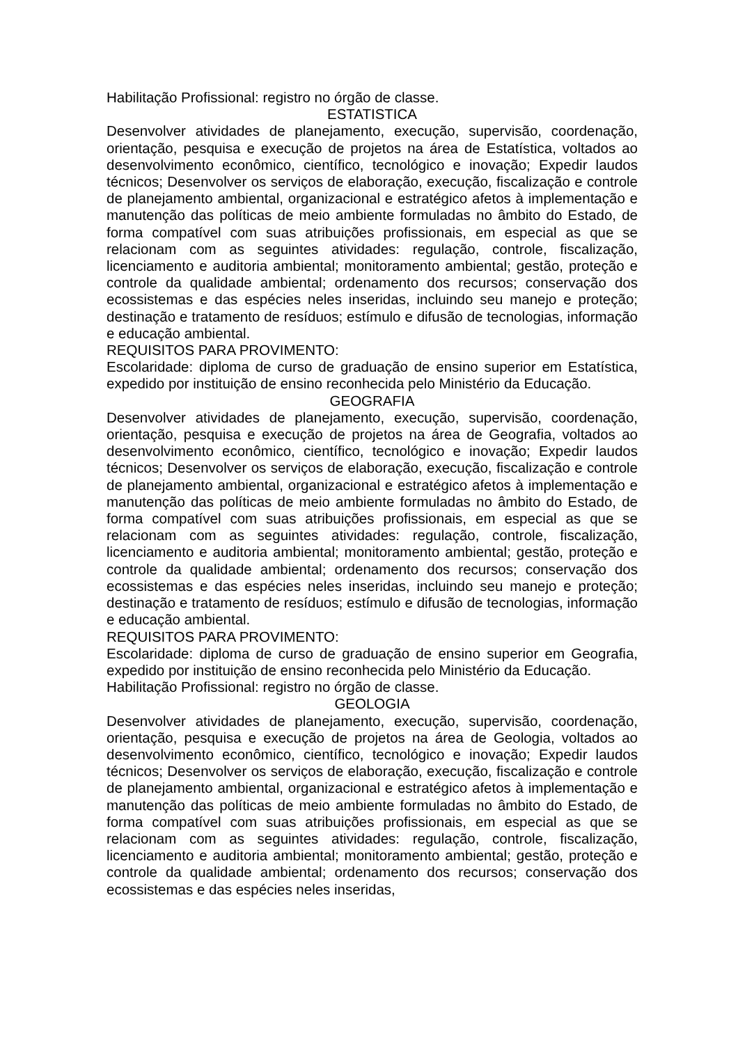Habilitação Profissional: registro no órgão de classe.
ESTATISTICA
Desenvolver atividades de planejamento, execução, supervisão, coordenação, orientação, pesquisa e execução de projetos na área de Estatística, voltados ao desenvolvimento econômico, científico, tecnológico e inovação; Expedir laudos técnicos; Desenvolver os serviços de elaboração, execução, fiscalização e controle de planejamento ambiental, organizacional e estratégico afetos à implementação e manutenção das políticas de meio ambiente formuladas no âmbito do Estado, de forma compatível com suas atribuições profissionais, em especial as que se relacionam com as seguintes atividades: regulação, controle, fiscalização, licenciamento e auditoria ambiental; monitoramento ambiental; gestão, proteção e controle da qualidade ambiental; ordenamento dos recursos; conservação dos ecossistemas e das espécies neles inseridas, incluindo seu manejo e proteção; destinação e tratamento de resíduos; estímulo e difusão de tecnologias, informação e educação ambiental.
REQUISITOS PARA PROVIMENTO:
Escolaridade: diploma de curso de graduação de ensino superior em Estatística, expedido por instituição de ensino reconhecida pelo Ministério da Educação.
GEOGRAFIA
Desenvolver atividades de planejamento, execução, supervisão, coordenação, orientação, pesquisa e execução de projetos na área de Geografia, voltados ao desenvolvimento econômico, científico, tecnológico e inovação; Expedir laudos técnicos; Desenvolver os serviços de elaboração, execução, fiscalização e controle de planejamento ambiental, organizacional e estratégico afetos à implementação e manutenção das políticas de meio ambiente formuladas no âmbito do Estado, de forma compatível com suas atribuições profissionais, em especial as que se relacionam com as seguintes atividades: regulação, controle, fiscalização, licenciamento e auditoria ambiental; monitoramento ambiental; gestão, proteção e controle da qualidade ambiental; ordenamento dos recursos; conservação dos ecossistemas e das espécies neles inseridas, incluindo seu manejo e proteção; destinação e tratamento de resíduos; estímulo e difusão de tecnologias, informação e educação ambiental.
REQUISITOS PARA PROVIMENTO:
Escolaridade: diploma de curso de graduação de ensino superior em Geografia, expedido por instituição de ensino reconhecida pelo Ministério da Educação.
Habilitação Profissional: registro no órgão de classe.
GEOLOGIA
Desenvolver atividades de planejamento, execução, supervisão, coordenação, orientação, pesquisa e execução de projetos na área de Geologia, voltados ao desenvolvimento econômico, científico, tecnológico e inovação; Expedir laudos técnicos; Desenvolver os serviços de elaboração, execução, fiscalização e controle de planejamento ambiental, organizacional e estratégico afetos à implementação e manutenção das políticas de meio ambiente formuladas no âmbito do Estado, de forma compatível com suas atribuições profissionais, em especial as que se relacionam com as seguintes atividades: regulação, controle, fiscalização, licenciamento e auditoria ambiental; monitoramento ambiental; gestão, proteção e controle da qualidade ambiental; ordenamento dos recursos; conservação dos ecossistemas e das espécies neles inseridas,